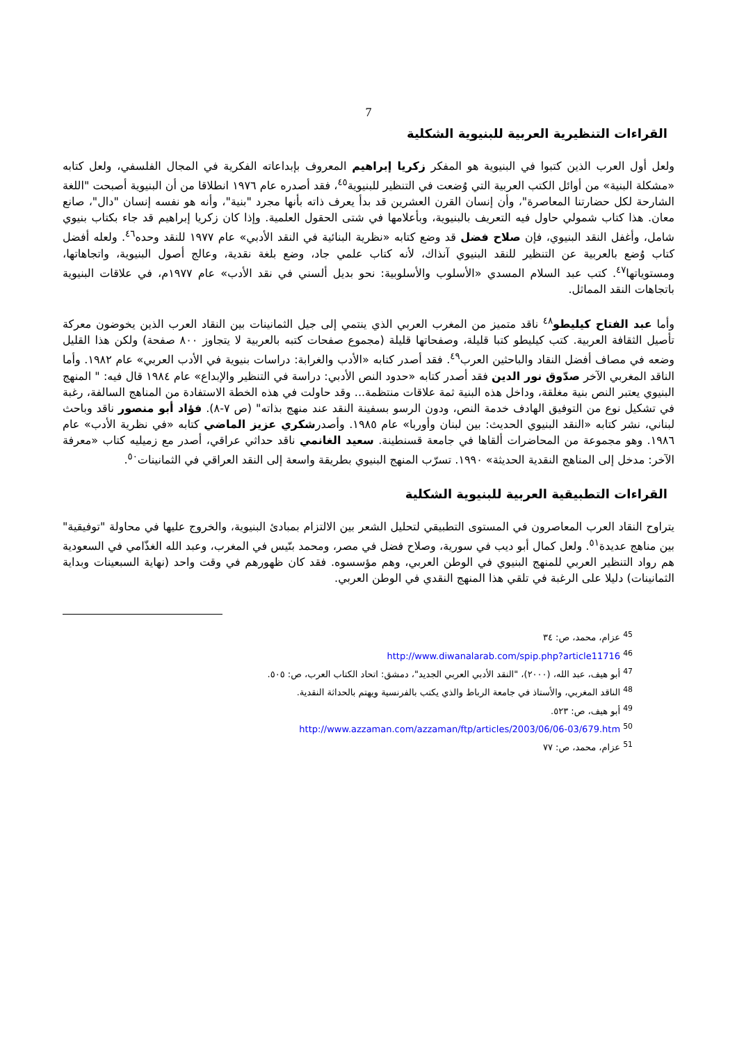7
القراءات التنظيرية العربية للبنيوية الشكلية
ولعل أول العرب الذين كتبوا في البنيوية هو المفكر زكريا إبراهيم المعروف بإبداعاته الفكرية في المجال الفلسفي، ولعل كتابه «مشكلة البنية» من أوائل الكتب العربية التي وُضعت في التنظير للبنيوية<sup>٤٥</sup>، فقد أصدره عام ١٩٧٦ انطلاقا من أن البنيوية أصبحت "اللغة الشارحة لكل حضارتنا المعاصرة"، وأن إنسان القرن العشرين قد بدأ يعرف ذاته بأنها مجرد "بنية"، وأنه هو نفسه إنسان "دال"، صانع معان. هذا كتاب شمولي حاول فيه التعريف بالبنيوية، وبأعلامها في شتى الحقول العلمية. وإذا كان زكريا إبراهيم قد جاء بكتاب بنيوي شامل، وأغفل النقد البنيوي، فإن صلاح فضل قد وضع كتابه «نظرية البنائية في النقد الأدبي» عام ١٩٧٧ للنقد وحده<sup>٤٦</sup>. ولعله أفضل كتاب وُضع بالعربية عن التنظير للنقد البنيوي آنذاك، لأنه كتاب علمي جاد، وضع بلغة نقدية، وعالج أصول البنيوية، واتجاهاتها، ومستوياتها<sup>٤٧</sup>. كتب عبد السلام المسدي «الأسلوب والأسلوبية: نحو بديل ألسني في نقد الأدب» عام ١٩٧٧م، في علاقات البنيوية باتجاهات النقد المماثل.
وأما عبد الفتاح كيليطو<sup>٤٨</sup> ناقد متميز من المغرب العربي الذي ينتمي إلى جيل الثمانينات بين النقاد العرب الذين يخوضون معركة تأصيل الثقافة العربية. كتب كيليطو كتبا قليلة، وصفحاتها قليلة (مجموع صفحات كتبه بالعربية لا يتجاوز ٨٠٠ صفحة) ولكن هذا القليل وضعه في مصاف أفضل النقاد والباحثين العرب<sup>٤٩</sup>. فقد أصدر كتابه «الأدب والغرابة: دراسات بنيوية في الأدب العربي» عام ١٩٨٢. وأما الناقد المغربي الآخر صدّوق نور الدين فقد أصدر كتابه «حدود النص الأدبي: دراسة في التنظير والإبداع» عام ١٩٨٤ قال فيه: " المنهج البنيوي يعتبر النص بنية مغلقة، وداخل هذه البنية ثمة علاقات منتظمة... وقد حاولت في هذه الخطة الاستفادة من المناهج السالفة، رغبة في تشكيل نوع من التوفيق الهادف خدمة النص، ودون الرسو بسفينة النقد عند منهج بذاته" (ص ٧-٨). فؤاد أبو منصور ناقد وباحث لبناني، نشر كتابه «النقد البنيوي الحديث: بين لبنان وأوربا» عام ١٩٨٥. وأصدرشكري عزيز الماضي كتابه «في نظرية الأدب» عام ١٩٨٦. وهو مجموعة من المحاضرات ألقاها في جامعة قسنطينة. سعيد الغانمي ناقد حداثي عراقي، أصدر مع زميليه كتاب «معرفة الآخر: مدخل إلى المناهج النقدية الحديثة» ١٩٩٠. تسرّب المنهج البنيوي بطريقة واسعة إلى النقد العراقي في الثمانينات<sup>٥٠</sup>.
القراءات التطبيقية العربية للبنيوية الشكلية
يتراوح النقاد العرب المعاصرون في المستوى التطبيقي لتحليل الشعر بين الالتزام بمبادئ البنيوية، والخروج عليها في محاولة "توفيقية" بين مناهج عديدة<sup>٥١</sup>. ولعل كمال أبو ديب في سورية، وصلاح فضل في مصر، ومحمد بنّيس في المغرب، وعبد الله الغذّامي في السعودية هم رواد التنظير العربي للمنهج البنيوي في الوطن العربي، وهم مؤسسوه. فقد كان ظهورهم في وقت واحد (نهاية السبعينات وبداية الثمانينات) دليلا على الرغبة في تلقي هذا المنهج النقدي في الوطن العربي.
<sup>45</sup> عزام، محمد، ص: ٣٤
<sup>46</sup> http://www.diwanalarab.com/spip.php?article11716
<sup>47</sup> أبو هيف، عبد الله، (٢٠٠٠)، "النقد الأدبي العربي الجديد"، دمشق: اتحاد الكتاب العرب، ص: ٥٠٥.
<sup>48</sup> الناقد المغربي، والأستاذ في جامعة الرباط والذي يكتب بالفرنسية ويهتم بالحداثة النقدية.
<sup>49</sup> أبو هيف، ص: ٥٢٣.
<sup>50</sup> http://www.azzaman.com/azzaman/ftp/articles/2003/06/06-03/679.htm
<sup>51</sup> عزام، محمد، ص: ٧٧